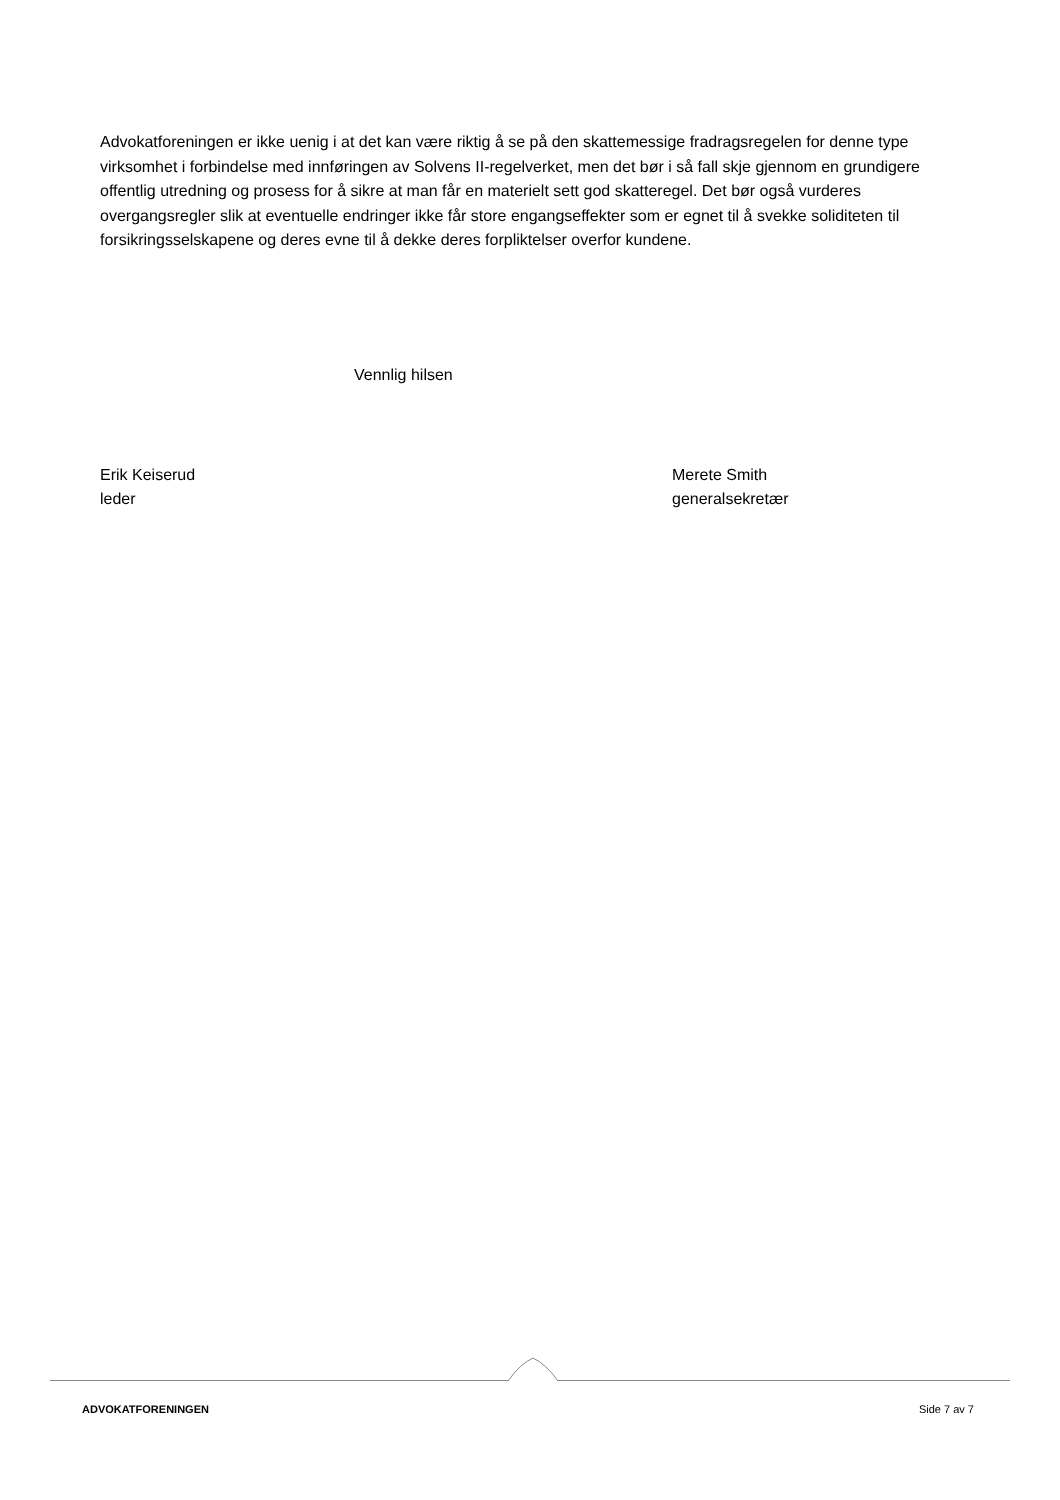Advokatforeningen er ikke uenig i at det kan være riktig å se på den skattemessige fradragsregelen for denne type virksomhet i forbindelse med innføringen av Solvens II-regelverket, men det bør i så fall skje gjennom en grundigere offentlig utredning og prosess for å sikre at man får en materielt sett god skatteregel. Det bør også vurderes overgangsregler slik at eventuelle endringer ikke får store engangseffekter som er egnet til å svekke soliditeten til forsikringsselskapene og deres evne til å dekke deres forpliktelser overfor kundene.
Vennlig hilsen
Erik Keiserud
leder
Merete Smith
generalsekretær
ADVOKATFORENINGEN Side 7 av 7